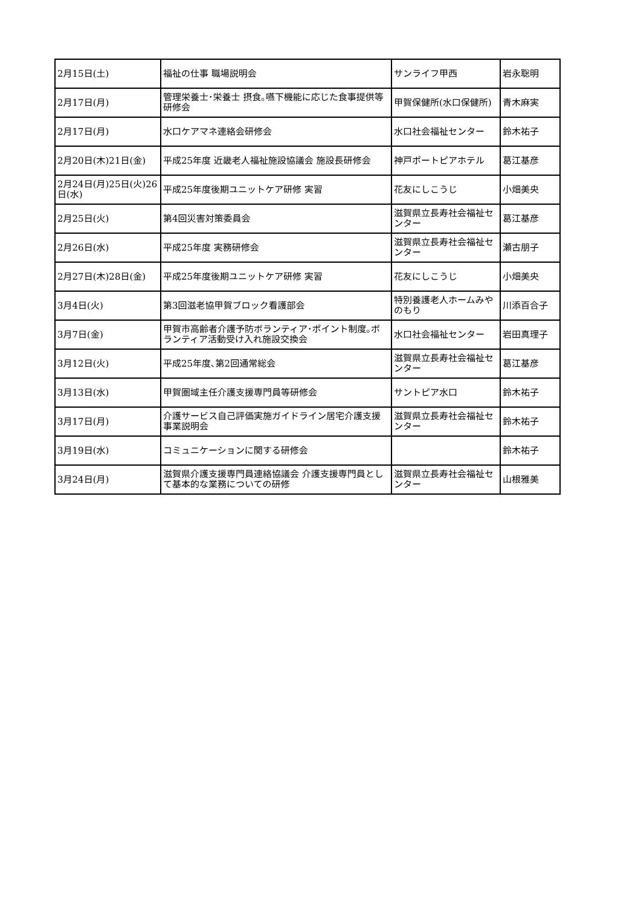| 2月15日(土) | 福祉の仕事 職場説明会 | サンライフ甲西 | 岩永聡明 |
| 2月17日(月) | 管理栄養士･栄養士 摂食｡嚥下機能に応じた食事提供等 研修会 | 甲賀保健所(水口保健所) | 青木麻実 |
| 2月17日(月) | 水口ケアマネ連絡会研修会 | 水口社会福祉センター | 鈴木祐子 |
| 2月20日(木)21日(金) | 平成25年度 近畿老人福祉施設協議会 施設長研修会 | 神戸ポートピアホテル | 葛江基彦 |
| 2月24日(月)25日(火)26日(水) | 平成25年度後期ユニットケア研修 実習 | 花友にしこうじ | 小畑美央 |
| 2月25日(火) | 第4回災害対策委員会 | 滋賀県立長寿社会福祉センター | 葛江基彦 |
| 2月26日(水) | 平成25年度 実務研修会 | 滋賀県立長寿社会福祉センター | 瀬古朋子 |
| 2月27日(木)28日(金) | 平成25年度後期ユニットケア研修 実習 | 花友にしこうじ | 小畑美央 |
| 3月4日(火) | 第3回滋老協甲賀ブロック看護部会 | 特別養護老人ホームみやのもり | 川添百合子 |
| 3月7日(金) | 甲賀市高齢者介護予防ボランティア･ポイント制度｡ボランティア活動受け入れ施設交換会 | 水口社会福祉センター | 岩田真理子 |
| 3月12日(火) | 平成25年度､第2回通常総会 | 滋賀県立長寿社会福祉センター | 葛江基彦 |
| 3月13日(水) | 甲賀圏域主任介護支援専門員等研修会 | サントピア水口 | 鈴木祐子 |
| 3月17日(月) | 介護サービス自己評価実施ガイドライン居宅介護支援事業説明会 | 滋賀県立長寿社会福祉センター | 鈴木祐子 |
| 3月19日(水) | コミュニケーションに関する研修会 | | 鈴木祐子 |
| 3月24日(月) | 滋賀県介護支援専門員連絡協議会 介護支援専門員として基本的な業務についての研修 | 滋賀県立長寿社会福祉センター | 山根雅美 |